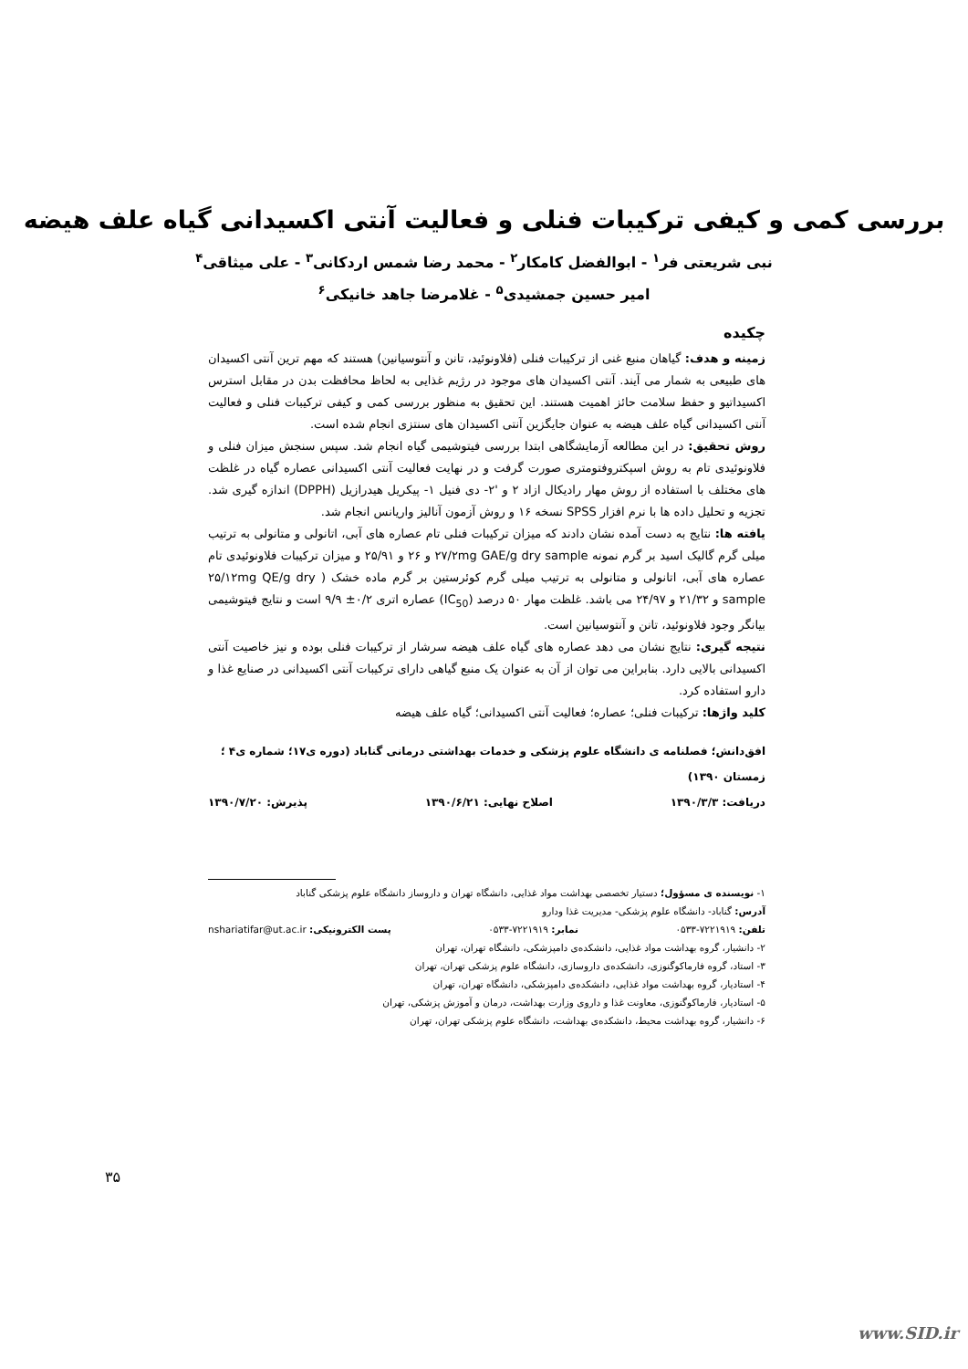بررسی کمی و کیفی ترکیبات فنلی و فعالیت آنتی اکسیدانی گیاه علف هیضه
نبی شریعتی فر<sup>۱</sup> - ابوالفضل کامکار<sup>۲</sup> - محمد رضا شمس اردکانی<sup>۳</sup> - علی میثاقی<sup>۴</sup>
امیر حسین جمشیدی<sup>۵</sup> - غلامرضا جاهد خانیکی<sup>۶</sup>
چکیده
زمینه و هدف: گیاهان منبع غنی از ترکیبات فنلی (فلاونوئید، تانن و آنتوسیانین) هستند که مهم ترین آنتی اکسیدان های طبیعی به شمار می آیند. آنتی اکسیدان های موجود در رژیم غذایی به لحاظ محافظت بدن در مقابل استرس اکسیداتیو و حفظ سلامت حائز اهمیت هستند. این تحقیق به منظور بررسی کمی و کیفی ترکیبات فنلی و فعالیت آنتی اکسیدانی گیاه علف هیضه به عنوان جایگزین آنتی اکسیدان های سنتزی انجام شده است.
روش تحقیق: در این مطالعه آزمایشگاهی ابتدا بررسی فیتوشیمی گیاه انجام شد. سپس سنجش میزان فنلی و فلاونوئیدی تام به روش اسپکتروفتومتری صورت گرفت و در نهایت فعالیت آنتی اکسیدانی عصاره گیاه در غلظت های مختلف با استفاده از روش مهار رادیکال ازاد ۲ و '۲- دی فنیل ۱- پیکریل هیدرازیل (DPPH) اندازه گیری شد. تجزیه و تحلیل داده ها با نرم افزار SPSS نسخه ۱۶ و روش آزمون آنالیز واریانس انجام شد.
یافته ها: نتایج به دست آمده نشان دادند که میزان ترکیبات فنلی تام عصاره های آبی، اتانولی و متانولی به ترتیب میلی گرم گالیک اسید بر گرم نمونه ۲۷/۲mg GAE/g dry sample و ۲۶ و ۲۵/۹۱ و میزان ترکیبات فلاونوئیدی تام عصاره های آبی، اتانولی و متانولی به ترتیب میلی گرم کوئرستین بر گرم ماده خشک ( ۲۵/۱۲mg QE/g dry sample و ۲۱/۳۲ و ۲۴/۹۷ می باشد. غلظت مهار ۵۰ درصد (IC<sub>50</sub>) عصاره اتری ۰/۲± ۹/۹ است و نتایج فیتوشیمی بیانگر وجود فلاونوئید، تانن و آنتوسیانین است.
نتیجه گیری: نتایج نشان می دهد عصاره های گیاه علف هیضه سرشار از ترکیبات فنلی بوده و نیز خاصیت آنتی اکسیدانی بالایی دارد. بنابراین می توان از آن به عنوان یک منبع گیاهی دارای ترکیبات آنتی اکسیدانی در صنایع غذا و دارو استفاده کرد.
کلید واژها: ترکیبات فنلی؛ عصاره؛ فعالیت آنتی اکسیدانی؛ گیاه علف هیضه
افق‌دانش؛ فصلنامه ی دانشگاه علوم پزشکی و خدمات بهداشتی درمانی گناباد (دوره ی۱۷؛ شماره ی۴ ؛ زمستان ۱۳۹۰)
دریافت: ۱۳۹۰/۳/۳ اصلاح نهایی: ۱۳۹۰/۶/۲۱ پذیرش: ۱۳۹۰/۷/۲۰
۱- نویسنده ی مسؤول؛ دستیار تخصصی بهداشت مواد غذایی، دانشگاه تهران و داروساز دانشگاه علوم پزشکی گناباد
آدرس: گناباد- دانشگاه علوم پزشکی- مدیریت غذا ودارو
تلفن: ۷۲۲۱۹۱۹-۰۵۳۳ نمابر: ۷۲۲۱۹۱۹-۰۵۳۳ پست الکترونیکی: nshariatifar@ut.ac.ir
۲- دانشیار، گروه بهداشت مواد غذایی، دانشکده‌ی دامپزشکی، دانشگاه تهران، تهران
۳- استاد، گروه فارماکوگنوزی، دانشکده‌ی داروسازی، دانشگاه علوم پزشکی تهران، تهران
۴- استادیار، گروه بهداشت مواد غذایی، دانشکده‌ی دامپزشکی، دانشگاه تهران، تهران
۵- استادیار، فارماکوگنوزی، معاونت غذا و داروی وزارت بهداشت، درمان و آموزش پزشکی، تهران
۶- دانشیار، گروه بهداشت محیط، دانشکده‌ی بهداشت، دانشگاه علوم پزشکی تهران، تهران
۳۵
www.SID.ir